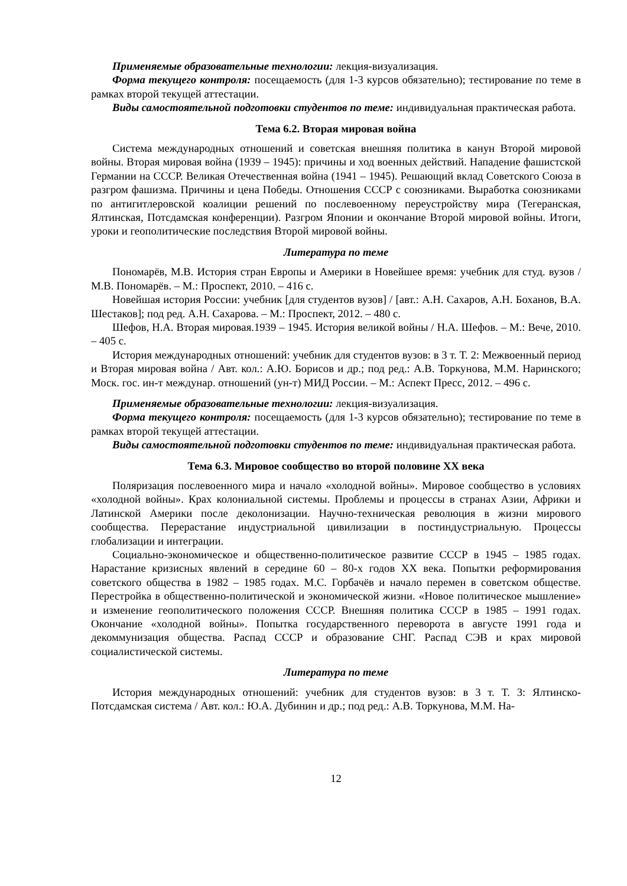Применяемые образовательные технологии: лекция-визуализация.
Форма текущего контроля: посещаемость (для 1-3 курсов обязательно); тестирование по теме в рамках второй текущей аттестации.
Виды самостоятельной подготовки студентов по теме: индивидуальная практическая работа.
Тема 6.2. Вторая мировая война
Система международных отношений и советская внешняя политика в канун Второй мировой войны. Вторая мировая война (1939 – 1945): причины и ход военных действий. Нападение фашистской Германии на СССР. Великая Отечественная война (1941 – 1945). Решающий вклад Советского Союза в разгром фашизма. Причины и цена Победы. Отношения СССР с союзниками. Выработка союзниками по антигитлеровской коалиции решений по послевоенному переустройству мира (Тегеранская, Ялтинская, Потсдамская конференции). Разгром Японии и окончание Второй мировой войны. Итоги, уроки и геополитические последствия Второй мировой войны.
Литература по теме
Пономарёв, М.В. История стран Европы и Америки в Новейшее время: учебник для студ. вузов / М.В. Пономарёв. – М.: Проспект, 2010. – 416 с.
Новейшая история России: учебник [для студентов вузов] / [авт.: А.Н. Сахаров, А.Н. Боханов, В.А. Шестаков]; под ред. А.Н. Сахарова. – М.: Проспект, 2012. – 480 с.
Шефов, Н.А. Вторая мировая.1939 – 1945. История великой войны / Н.А. Шефов. – М.: Вече, 2010. – 405 с.
История международных отношений: учебник для студентов вузов: в 3 т. Т. 2: Межвоенный период и Вторая мировая война / Авт. кол.: А.Ю. Борисов и др.; под ред.: А.В. Торкунова, М.М. Наринского; Моск. гос. ин-т междунар. отношений (ун-т) МИД России. – М.: Аспект Пресс, 2012. – 496 с.
Применяемые образовательные технологии: лекция-визуализация.
Форма текущего контроля: посещаемость (для 1-3 курсов обязательно); тестирование по теме в рамках второй текущей аттестации.
Виды самостоятельной подготовки студентов по теме: индивидуальная практическая работа.
Тема 6.3. Мировое сообщество во второй половине XX века
Поляризация послевоенного мира и начало «холодной войны». Мировое сообщество в условиях «холодной войны». Крах колониальной системы. Проблемы и процессы в странах Азии, Африки и Латинской Америки после деколонизации. Научно-техническая революция в жизни мирового сообщества. Перерастание индустриальной цивилизации в постиндустриальную. Процессы глобализации и интеграции.
Социально-экономическое и общественно-политическое развитие СССР в 1945 – 1985 годах. Нарастание кризисных явлений в середине 60 – 80-х годов XX века. Попытки реформирования советского общества в 1982 – 1985 годах. М.С. Горбачёв и начало перемен в советском обществе. Перестройка в общественно-политической и экономической жизни. «Новое политическое мышление» и изменение геополитического положения СССР. Внешняя политика СССР в 1985 – 1991 годах. Окончание «холодной войны». Попытка государственного переворота в августе 1991 года и декоммунизация общества. Распад СССР и образование СНГ. Распад СЭВ и крах мировой социалистической системы.
Литература по теме
История международных отношений: учебник для студентов вузов: в 3 т. Т. 3: Ялтинско-Потсдамская система / Авт. кол.: Ю.А. Дубинин и др.; под ред.: А.В. Торкунова, М.М. На-
12